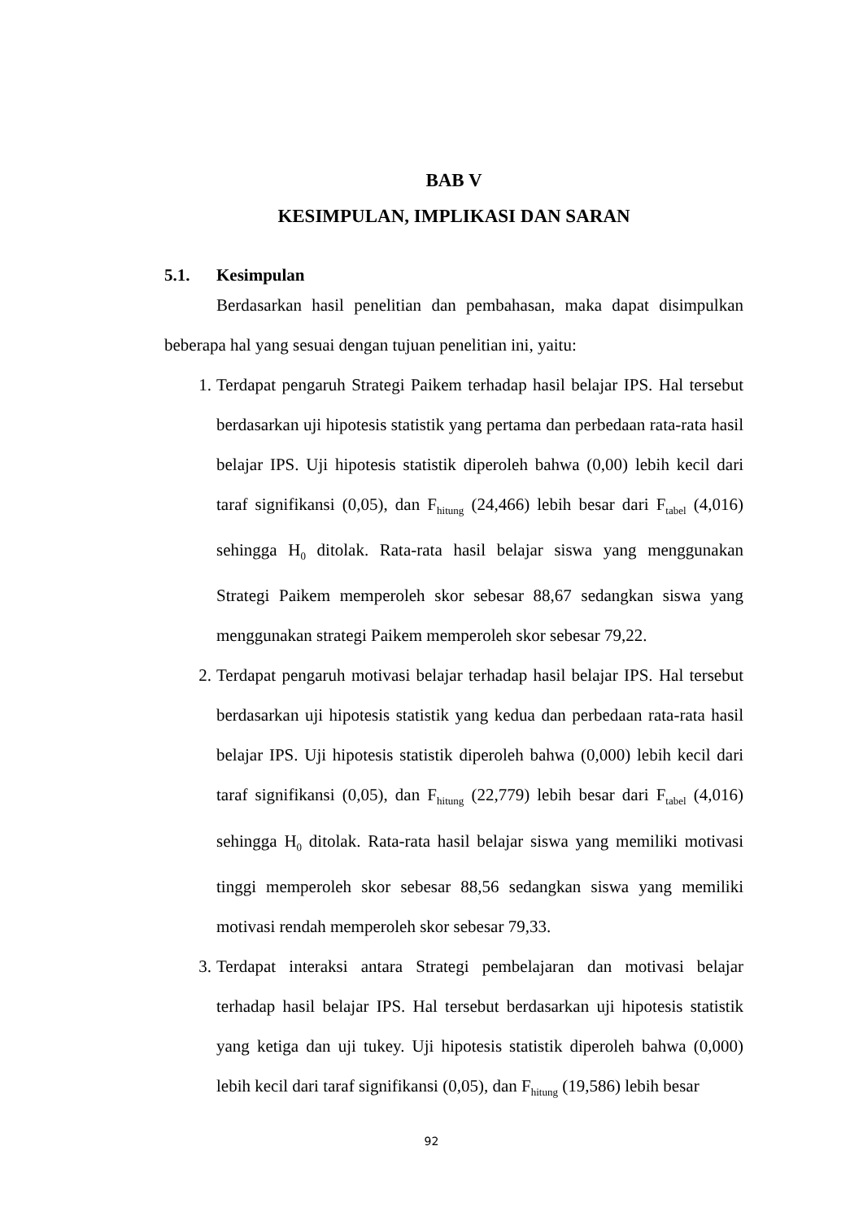BAB V
KESIMPULAN, IMPLIKASI DAN SARAN
5.1. Kesimpulan
Berdasarkan hasil penelitian dan pembahasan, maka dapat disimpulkan beberapa hal yang sesuai dengan tujuan penelitian ini, yaitu:
1. Terdapat pengaruh Strategi Paikem terhadap hasil belajar IPS. Hal tersebut berdasarkan uji hipotesis statistik yang pertama dan perbedaan rata-rata hasil belajar IPS. Uji hipotesis statistik diperoleh bahwa (0,00) lebih kecil dari taraf signifikansi (0,05), dan F<sub>hitung</sub> (24,466) lebih besar dari F<sub>tabel</sub> (4,016) sehingga H<sub>0</sub> ditolak. Rata-rata hasil belajar siswa yang menggunakan Strategi Paikem memperoleh skor sebesar 88,67 sedangkan siswa yang menggunakan strategi Paikem memperoleh skor sebesar 79,22.
2. Terdapat pengaruh motivasi belajar terhadap hasil belajar IPS. Hal tersebut berdasarkan uji hipotesis statistik yang kedua dan perbedaan rata-rata hasil belajar IPS. Uji hipotesis statistik diperoleh bahwa (0,000) lebih kecil dari taraf signifikansi (0,05), dan F<sub>hitung</sub> (22,779) lebih besar dari F<sub>tabel</sub> (4,016) sehingga H<sub>0</sub> ditolak. Rata-rata hasil belajar siswa yang memiliki motivasi tinggi memperoleh skor sebesar 88,56 sedangkan siswa yang memiliki motivasi rendah memperoleh skor sebesar 79,33.
3. Terdapat interaksi antara Strategi pembelajaran dan motivasi belajar terhadap hasil belajar IPS. Hal tersebut berdasarkan uji hipotesis statistik yang ketiga dan uji tukey. Uji hipotesis statistik diperoleh bahwa (0,000) lebih kecil dari taraf signifikansi (0,05), dan F<sub>hitung</sub> (19,586) lebih besar
92